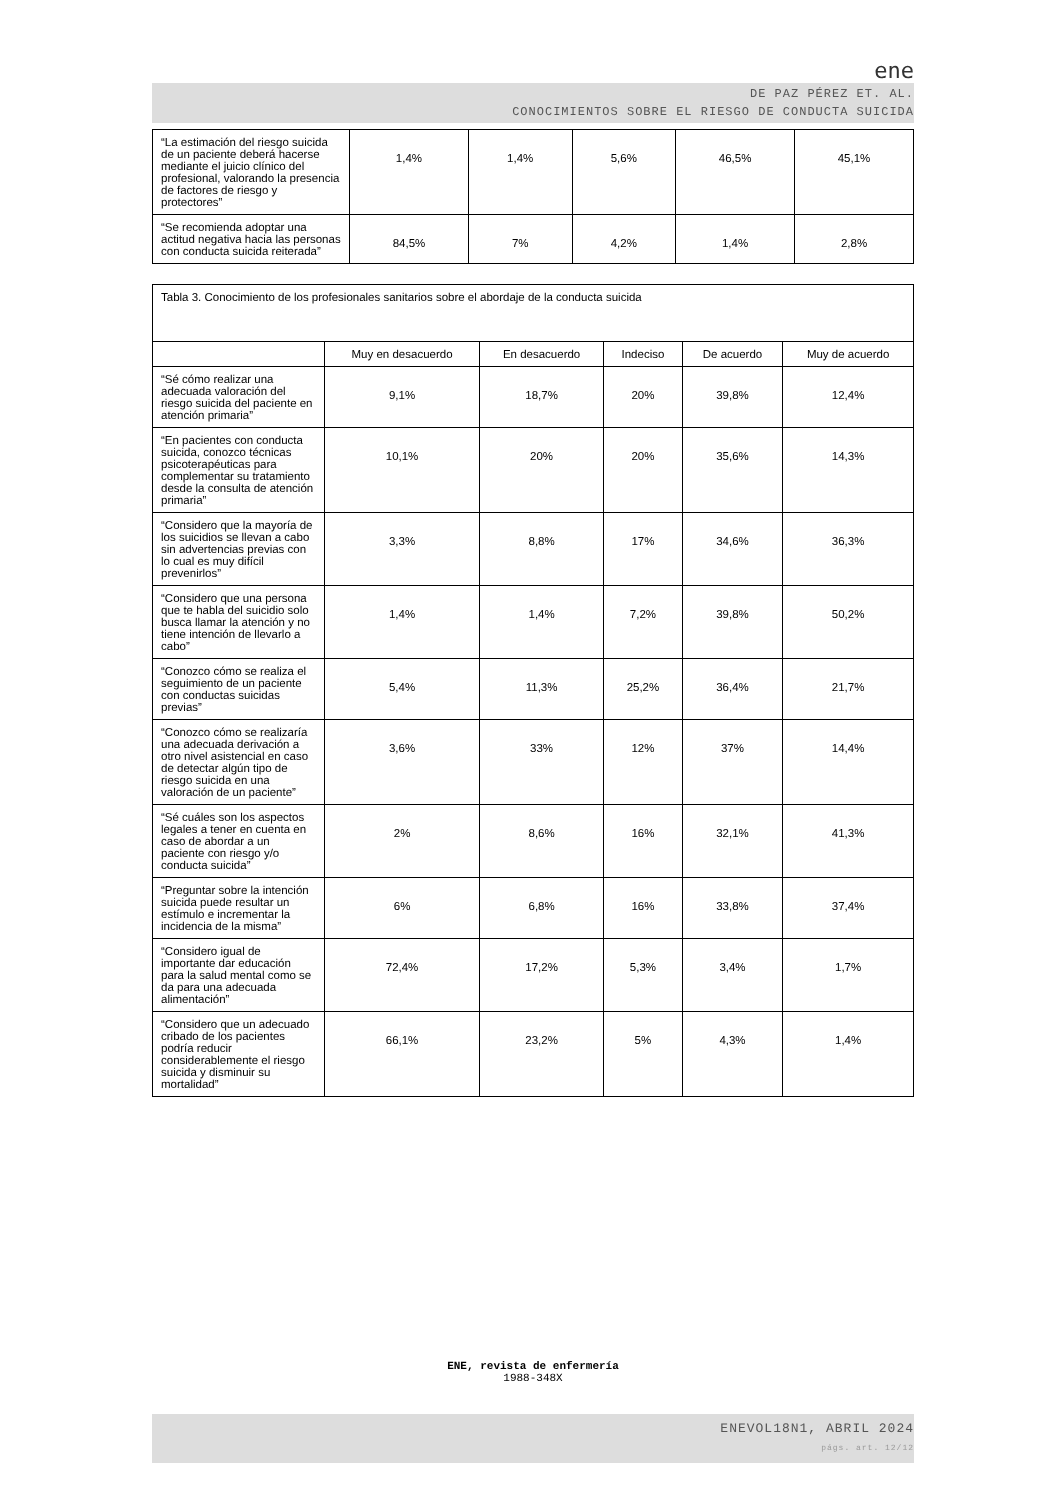ene
DE PAZ PÉREZ ET. AL.
CONOCIMIENTOS SOBRE EL RIESGO DE CONDUCTA SUICIDA
| “La estimación del riesgo suicida de un paciente deberá hacerse mediante el juicio clínico del profesional, valorando la presencia de factores de riesgo y protectores” | 1,4% | 1,4% | 5,6% | 46,5% | 45,1% |
| “Se recomienda adoptar una actitud negativa hacia las personas con conducta suicida reiterada” | 84,5% | 7% | 4,2% | 1,4% | 2,8% |
| Tabla 3. Conocimiento de los profesionales sanitarios sobre el abordaje de la conducta suicida | | | | | |
| | Muy en desacuerdo | En desacuerdo | Indeciso | De acuerdo | Muy de acuerdo |
| “Sé cómo realizar una adecuada valoración del riesgo suicida del paciente en atención primaria” | 9,1% | 18,7% | 20% | 39,8% | 12,4% |
| “En pacientes con conducta suicida, conozco técnicas psicoterapéuticas para complementar su tratamiento desde la consulta de atención primaria” | 10,1% | 20% | 20% | 35,6% | 14,3% |
| “Considero que la mayoría de los suicidios se llevan a cabo sin advertencias previas con lo cual es muy difícil prevenirlos” | 3,3% | 8,8% | 17% | 34,6% | 36,3% |
| “Considero que una persona que te habla del suicidio solo busca llamar la atención y no tiene intención de llevarlo a cabo” | 1,4% | 1,4% | 7,2% | 39,8% | 50,2% |
| “Conozco cómo se realiza el seguimiento de un paciente con conductas suicidas previas” | 5,4% | 11,3% | 25,2% | 36,4% | 21,7% |
| “Conozco cómo se realizaría una adecuada derivación a otro nivel asistencial en caso de detectar algún tipo de riesgo suicida en una valoración de un paciente” | 3,6% | 33% | 12% | 37% | 14,4% |
| “Sé cuáles son los aspectos legales a tener en cuenta en caso de abordar a un paciente con riesgo y/o conducta suicida” | 2% | 8,6% | 16% | 32,1% | 41,3% |
| “Preguntar sobre la intención suicida puede resultar un estímulo e incrementar la incidencia de la misma” | 6% | 6,8% | 16% | 33,8% | 37,4% |
| “Considero igual de importante dar educación para la salud mental como se da para una adecuada alimentación” | 72,4% | 17,2% | 5,3% | 3,4% | 1,7% |
| “Considero que un adecuado cribado de los pacientes podría reducir considerablemente el riesgo suicida y disminuir su mortalidad” | 66,1% | 23,2% | 5% | 4,3% | 1,4% |
ENE, revista de enfermería
1988-348X
ENEVOL18N1, ABRIL 2024
págs. art. 12/12